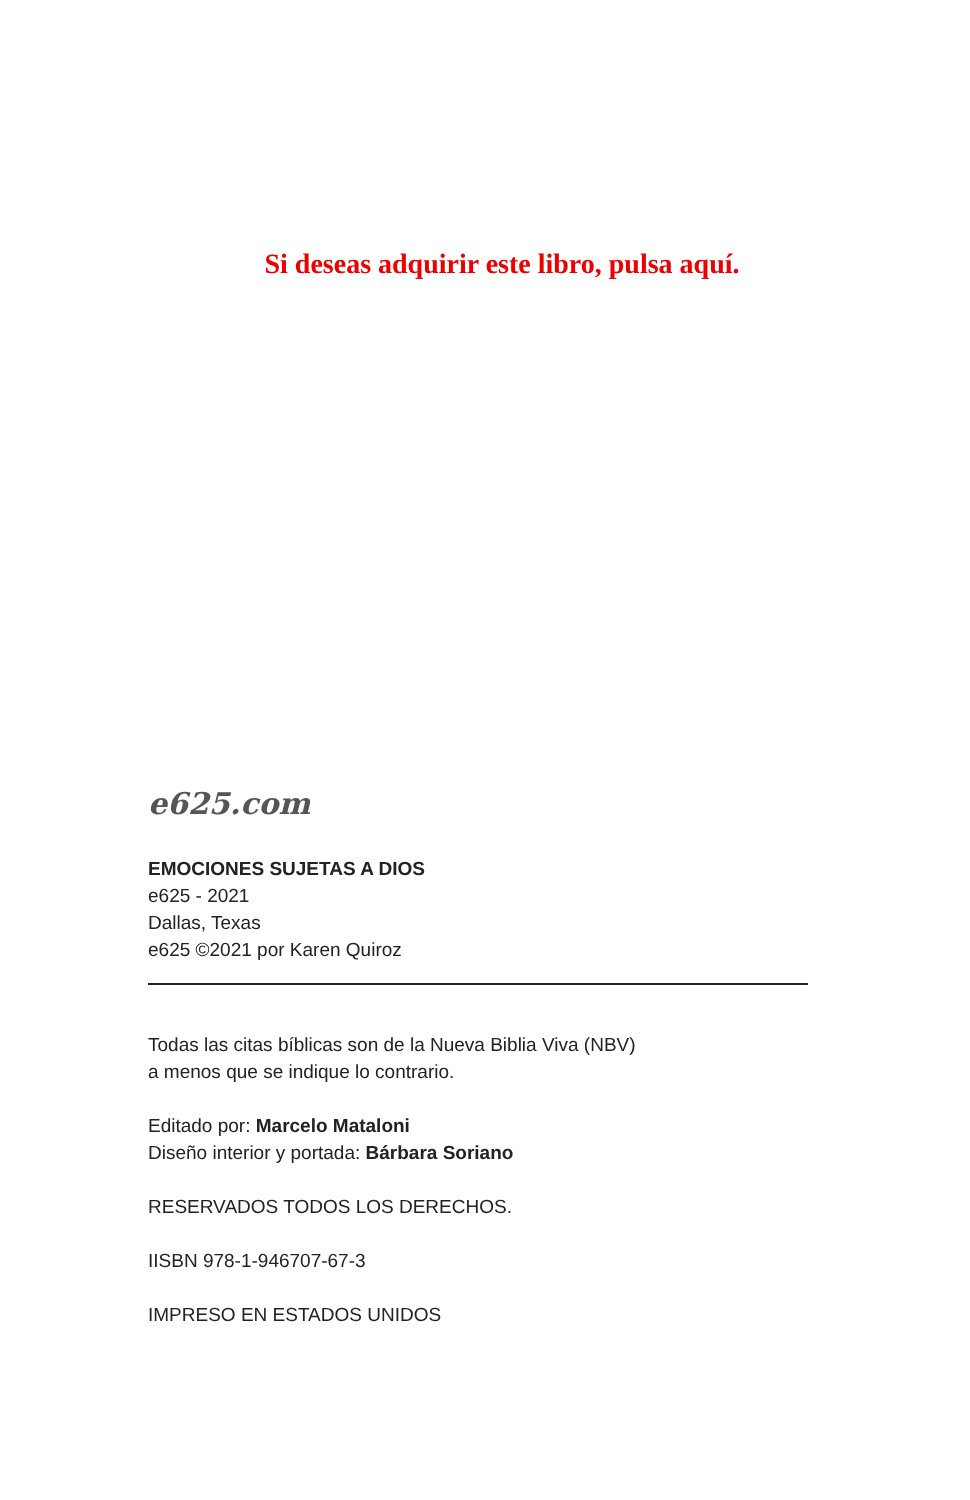Si deseas adquirir este libro, pulsa aquí.
e625.com
EMOCIONES SUJETAS A DIOS
e625 - 2021
Dallas, Texas
e625 ©2021 por Karen Quiroz
Todas las citas bíblicas son de la Nueva Biblia Viva (NBV)
a menos que se indique lo contrario.
Editado por: Marcelo Mataloni
Diseño interior y portada: Bárbara Soriano
RESERVADOS TODOS LOS DERECHOS.
IISBN 978-1-946707-67-3
IMPRESO EN ESTADOS UNIDOS